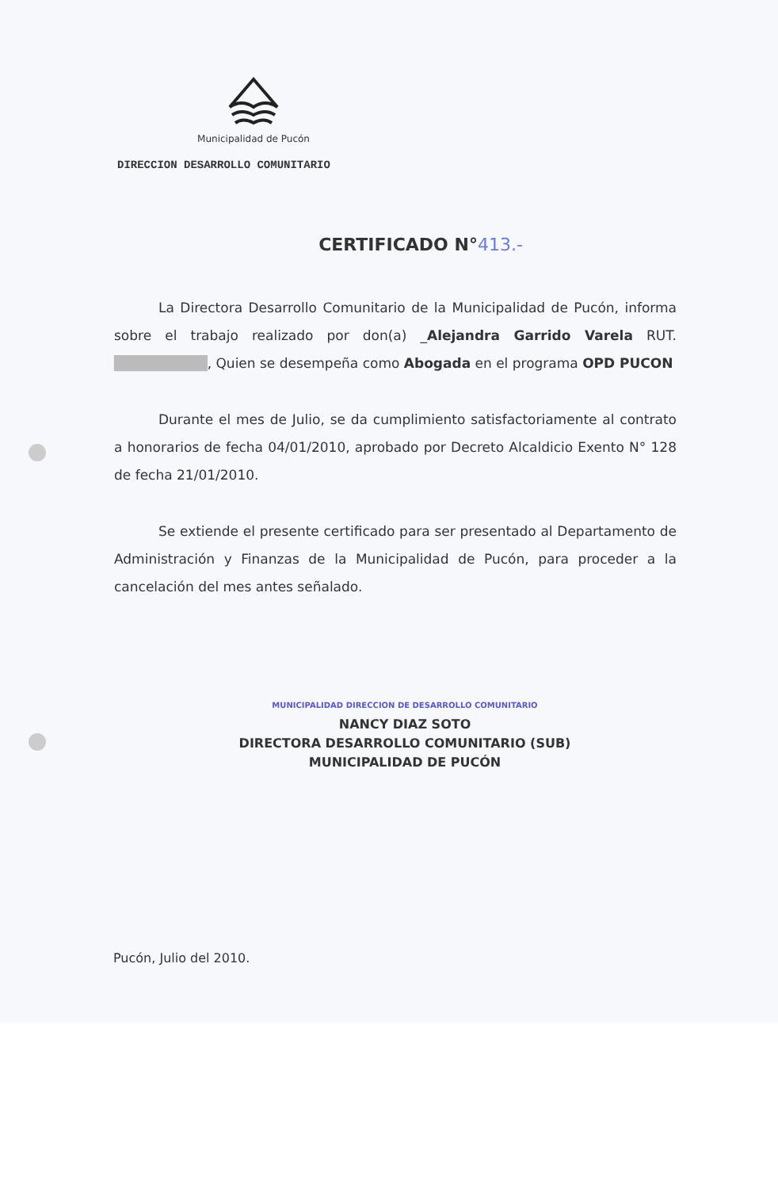Municipalidad de Pucón
DIRECCION DESARROLLO COMUNITARIO
CERTIFICADO N°413.-
La Directora Desarrollo Comunitario de la Municipalidad de Pucón, informa sobre el trabajo realizado por don(a) _Alejandra Garrido Varela RUT. █████████, Quien se desempeña como Abogada en el programa OPD PUCON
Durante el mes de Julio, se da cumplimiento satisfactoriamente al contrato a honorarios de fecha 04/01/2010, aprobado por Decreto Alcaldicio Exento N° 128 de fecha 21/01/2010.
Se extiende el presente certificado para ser presentado al Departamento de Administración y Finanzas de la Municipalidad de Pucón, para proceder a la cancelación del mes antes señalado.
MUNICIPALIDAD DIRECCION DE DESARROLLO COMUNITARIO
NANCY DIAZ SOTO
DIRECTORA DESARROLLO COMUNITARIO (SUB)
MUNICIPALIDAD DE PUCÓN
Pucón, Julio del 2010.